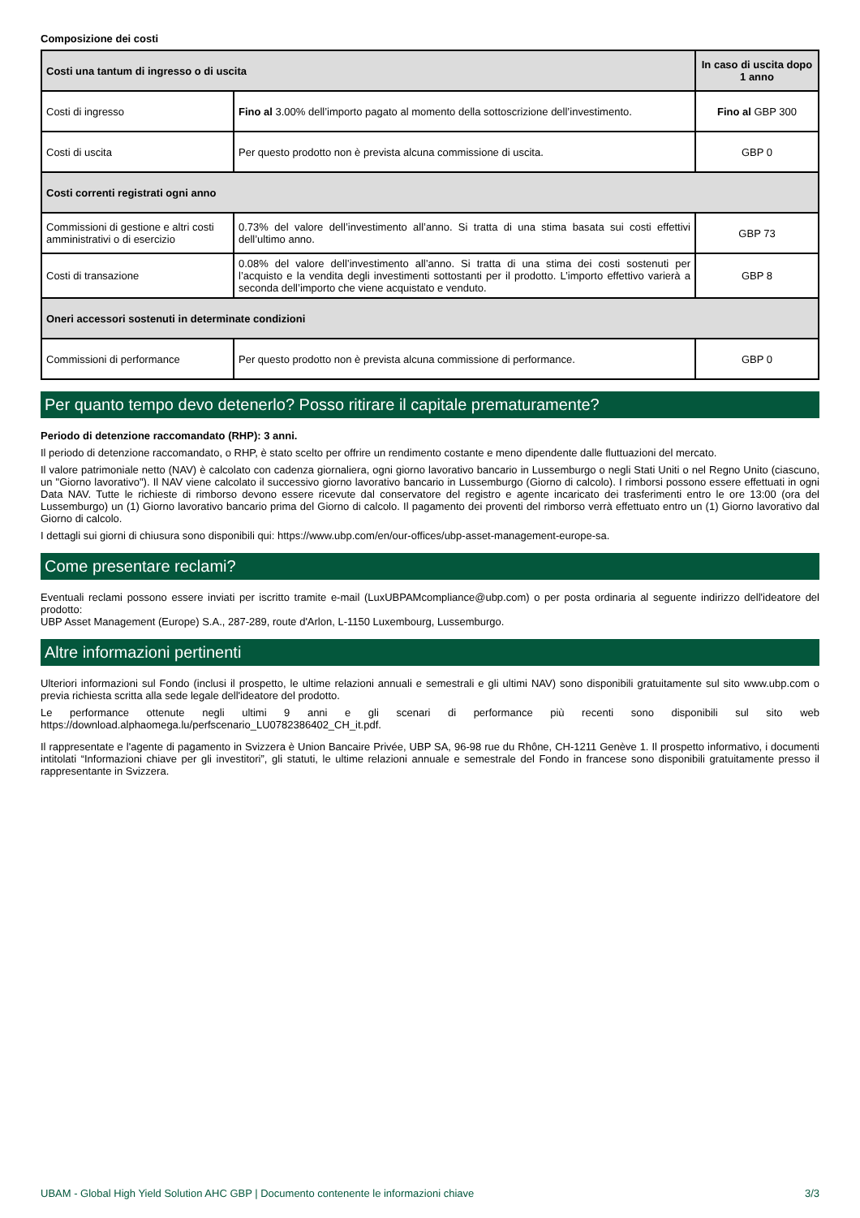Composizione dei costi
| Costi una tantum di ingresso o di uscita | | In caso di uscita dopo 1 anno |
| --- | --- | --- |
| Costi di ingresso | Fino al 3.00% dell’importo pagato al momento della sottoscrizione dell’investimento. | Fino al GBP 300 |
| Costi di uscita | Per questo prodotto non è prevista alcuna commissione di uscita. | GBP 0 |
| Costi correnti registrati ogni anno | | |
| Commissioni di gestione e altri costi amministrativi o di esercizio | 0.73% del valore dell’investimento all’anno. Si tratta di una stima basata sui costi effettivi dell’ultimo anno. | GBP 73 |
| Costi di transazione | 0.08% del valore dell’investimento all’anno. Si tratta di una stima dei costi sostenuti per l’acquisto e la vendita degli investimenti sottostanti per il prodotto. L’importo effettivo varierà a seconda dell’importo che viene acquistato e venduto. | GBP 8 |
| Oneri accessori sostenuti in determinate condizioni | | |
| Commissioni di performance | Per questo prodotto non è prevista alcuna commissione di performance. | GBP 0 |
Per quanto tempo devo detenerlo? Posso ritirare il capitale prematuramente?
Periodo di detenzione raccomandato (RHP): 3 anni.
Il periodo di detenzione raccomandato, o RHP, è stato scelto per offrire un rendimento costante e meno dipendente dalle fluttuazioni del mercato.
Il valore patrimoniale netto (NAV) è calcolato con cadenza giornaliera, ogni giorno lavorativo bancario in Lussemburgo o negli Stati Uniti o nel Regno Unito (ciascuno, un "Giorno lavorativo"). Il NAV viene calcolato il successivo giorno lavorativo bancario in Lussemburgo (Giorno di calcolo). I rimborsi possono essere effettuati in ogni Data NAV. Tutte le richieste di rimborso devono essere ricevute dal conservatore del registro e agente incaricato dei trasferimenti entro le ore 13:00 (ora del Lussemburgo) un (1) Giorno lavorativo bancario prima del Giorno di calcolo. Il pagamento dei proventi del rimborso verrà effettuato entro un (1) Giorno lavorativo dal Giorno di calcolo.
I dettagli sui giorni di chiusura sono disponibili qui: https://www.ubp.com/en/our-offices/ubp-asset-management-europe-sa.
Come presentare reclami?
Eventuali reclami possono essere inviati per iscritto tramite e-mail (LuxUBPAMcompliance@ubp.com) o per posta ordinaria al seguente indirizzo dell'ideatore del prodotto:
UBP Asset Management (Europe) S.A., 287-289, route d'Arlon, L-1150 Luxembourg, Lussemburgo.
Altre informazioni pertinenti
Ulteriori informazioni sul Fondo (inclusi il prospetto, le ultime relazioni annuali e semestrali e gli ultimi NAV) sono disponibili gratuitamente sul sito www.ubp.com o previa richiesta scritta alla sede legale dell'ideatore del prodotto.
Le performance ottenute negli ultimi 9 anni e gli scenari di performance più recenti sono disponibili sul sito web https://download.alphaomega.lu/perfscenario_LU0782386402_CH_it.pdf.
Il rappresentate e l'agente di pagamento in Svizzera è Union Bancaire Privée, UBP SA, 96-98 rue du Rhône, CH-1211 Genève 1. Il prospetto informativo, i documenti intitolati “Informazioni chiave per gli investitori”, gli statuti, le ultime relazioni annuale e semestrale del Fondo in francese sono disponibili gratuitamente presso il rappresentante in Svizzera.
UBAM - Global High Yield Solution AHC GBP | Documento contenente le informazioni chiave 3/3